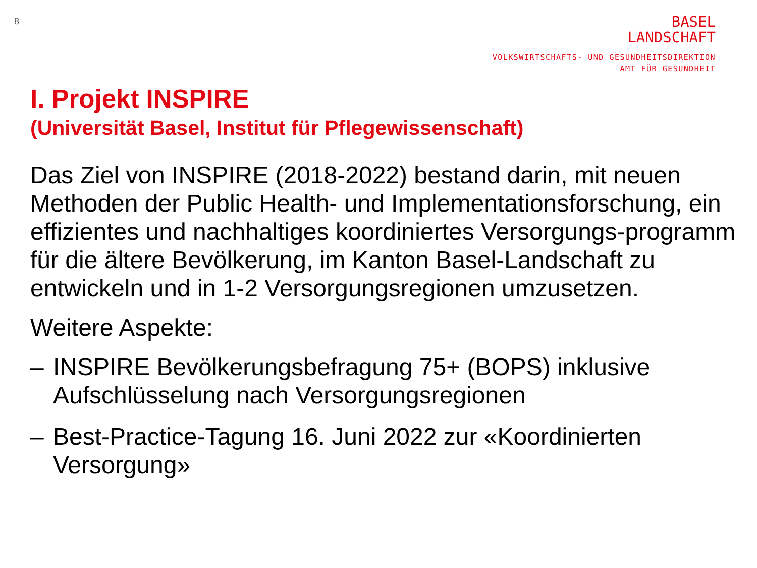8
BASEL
LANDSCHAFT
VOLKSWIRTSCHAFTS- UND GESUNDHEITSDIREKTION
AMT FÜR GESUNDHEIT
I. Projekt INSPIRE
(Universität Basel, Institut für Pflegewissenschaft)
Das Ziel von INSPIRE (2018-2022) bestand darin, mit neuen Methoden der Public Health- und Implementationsforschung, ein effizientes und nachhaltiges koordiniertes Versorgungs-programm für die ältere Bevölkerung, im Kanton Basel-Landschaft zu entwickeln und in 1-2 Versorgungsregionen umzusetzen.
Weitere Aspekte:
– INSPIRE Bevölkerungsbefragung 75+ (BOPS) inklusive Aufschlüsselung nach Versorgungsregionen
– Best-Practice-Tagung 16. Juni 2022 zur «Koordinierten Versorgung»